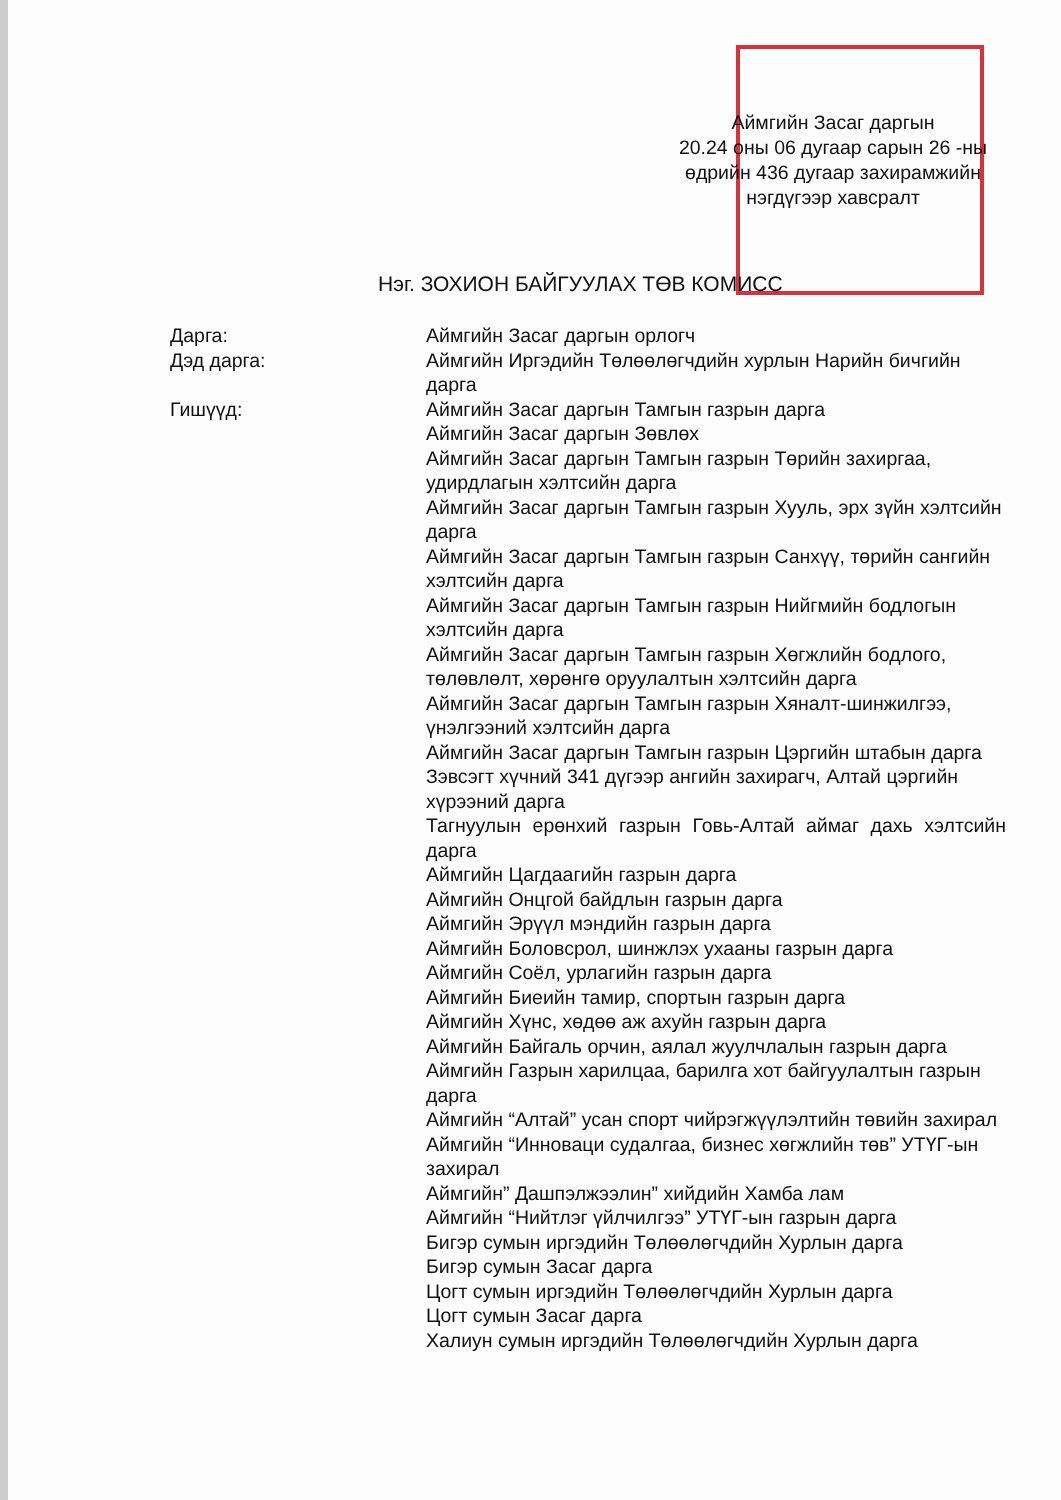Аймгийн Засаг даргын
20.24 оны 06 дугаар сарын 26 -ны
өдрийн 436 дугаар захирамжийн
нэгдүгээр хавсралт
Нэг. ЗОХИОН БАЙГУУЛАХ ТӨВ КОМИСС
Дарга:
Дэд дарга:
Гишүүд:
Аймгийн Засаг даргын орлогч
Аймгийн Иргэдийн Төлөөлөгчдийн хурлын Нарийн бичгийн дарга
Аймгийн Засаг даргын Тамгын газрын дарга
Аймгийн Засаг даргын Зөвлөх
Аймгийн Засаг даргын Тамгын газрын Төрийн захиргаа, удирдлагын хэлтсийн дарга
Аймгийн Засаг даргын Тамгын газрын Хууль, эрх зүйн хэлтсийн дарга
Аймгийн Засаг даргын Тамгын газрын Санхүү, төрийн сангийн хэлтсийн дарга
Аймгийн Засаг даргын Тамгын газрын Нийгмийн бодлогын хэлтсийн дарга
Аймгийн Засаг даргын Тамгын газрын Хөгжлийн бодлого, төлөвлөлт, хөрөнгө оруулалтын хэлтсийн дарга
Аймгийн Засаг даргын Тамгын газрын Хяналт-шинжилгээ, үнэлгээний хэлтсийн дарга
Аймгийн Засаг даргын Тамгын газрын Цэргийн штабын дарга
Зэвсэгт хүчний 341 дүгээр ангийн захирагч, Алтай цэргийн хүрээний дарга
Тагнуулын ерөнхий газрын Говь-Алтай аймаг дахь хэлтсийн дарга
Аймгийн Цагдаагийн газрын дарга
Аймгийн Онцгой байдлын газрын дарга
Аймгийн Эрүүл мэндийн газрын дарга
Аймгийн Боловсрол, шинжлэх ухааны газрын дарга
Аймгийн Соёл, урлагийн газрын дарга
Аймгийн Биеийн тамир, спортын газрын дарга
Аймгийн Хүнс, хөдөө аж ахуйн газрын дарга
Аймгийн Байгаль орчин, аялал жуулчлалын газрын дарга
Аймгийн Газрын харилцаа, барилга хот байгуулалтын газрын дарга
Аймгийн “Алтай” усан спорт чийрэгжүүлэлтийн төвийн захирал
Аймгийн “Инноваци судалгаа, бизнес хөгжлийн төв” УТҮГ-ын захирал
Аймгийн” Дашпэлжээлин” хийдийн Хамба лам
Аймгийн “Нийтлэг үйлчилгээ” УТҮГ-ын газрын дарга
Бигэр сумын иргэдийн Төлөөлөгчдийн Хурлын дарга
Бигэр сумын Засаг дарга
Цогт сумын иргэдийн Төлөөлөгчдийн Хурлын дарга
Цогт сумын Засаг дарга
Халиун сумын иргэдийн Төлөөлөгчдийн Хурлын дарга